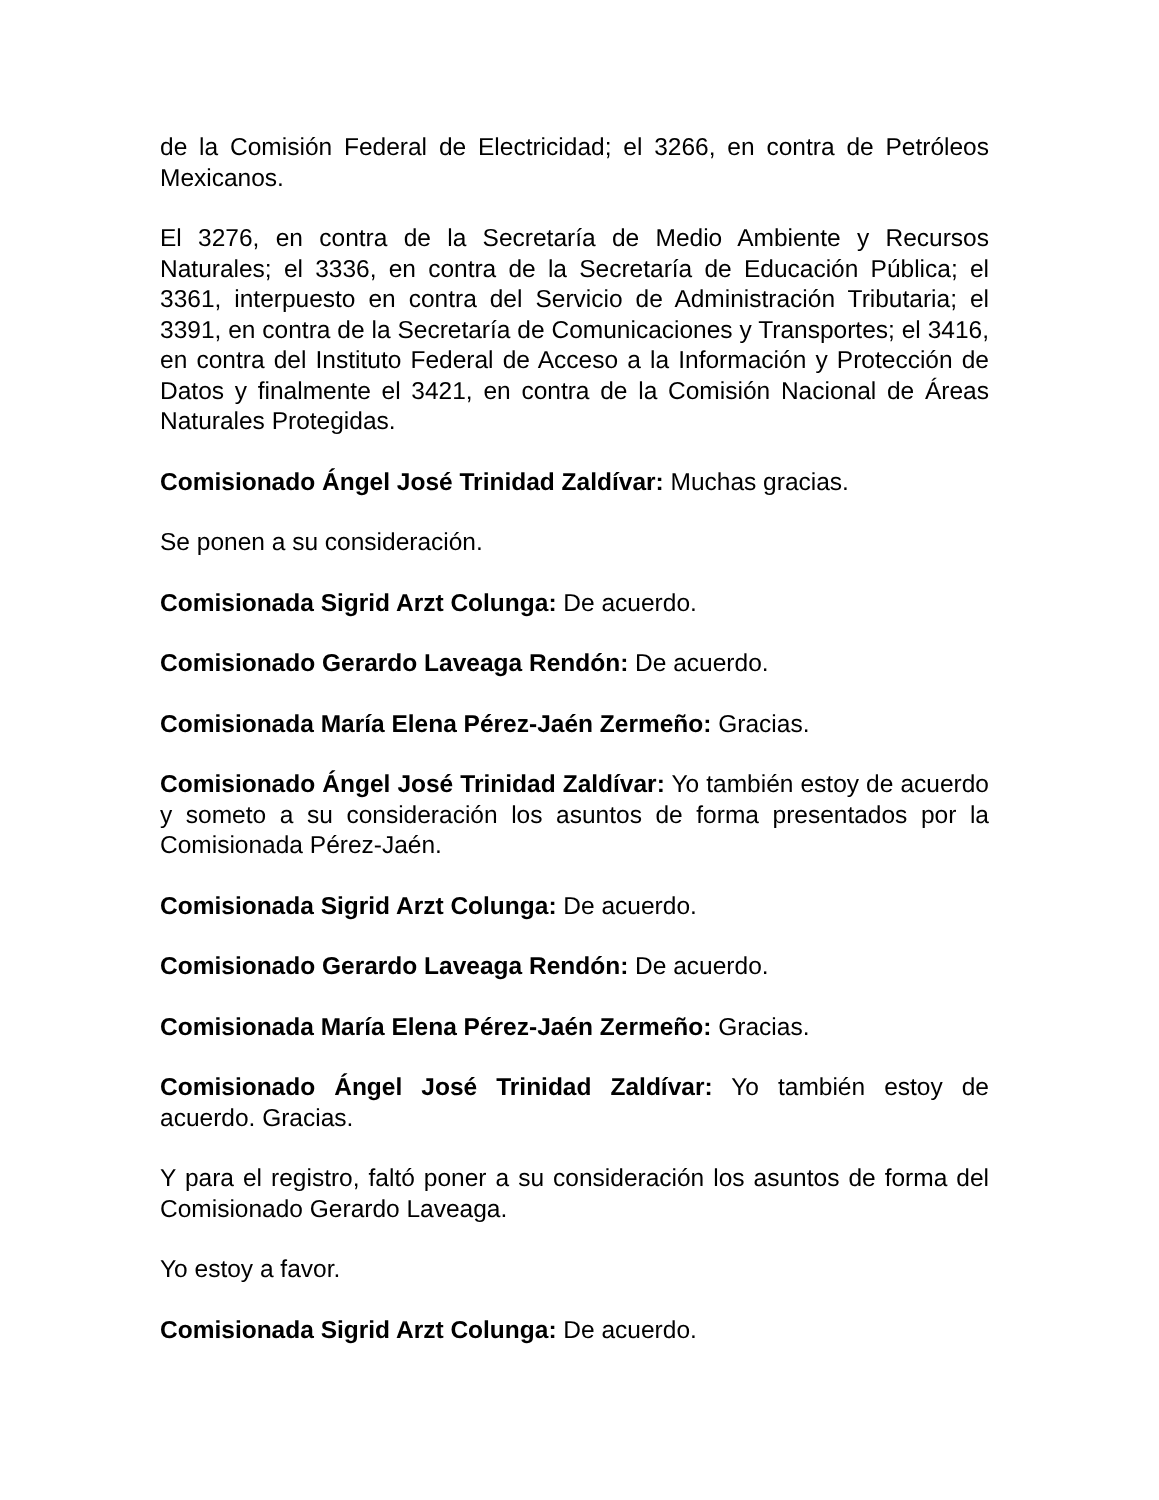de la Comisión Federal de Electricidad; el 3266, en contra de Petróleos Mexicanos.
El 3276, en contra de la Secretaría de Medio Ambiente y Recursos Naturales; el 3336, en contra de la Secretaría de Educación Pública; el 3361, interpuesto en contra del Servicio de Administración Tributaria; el 3391, en contra de la Secretaría de Comunicaciones y Transportes; el 3416, en contra del Instituto Federal de Acceso a la Información y Protección de Datos y finalmente el 3421, en contra de la Comisión Nacional de Áreas Naturales Protegidas.
Comisionado Ángel José Trinidad Zaldívar: Muchas gracias.
Se ponen a su consideración.
Comisionada Sigrid Arzt Colunga: De acuerdo.
Comisionado Gerardo Laveaga Rendón: De acuerdo.
Comisionada María Elena Pérez-Jaén Zermeño: Gracias.
Comisionado Ángel José Trinidad Zaldívar: Yo también estoy de acuerdo y someto a su consideración los asuntos de forma presentados por la Comisionada Pérez-Jaén.
Comisionada Sigrid Arzt Colunga: De acuerdo.
Comisionado Gerardo Laveaga Rendón: De acuerdo.
Comisionada María Elena Pérez-Jaén Zermeño: Gracias.
Comisionado Ángel José Trinidad Zaldívar: Yo también estoy de acuerdo. Gracias.
Y para el registro, faltó poner a su consideración los asuntos de forma del Comisionado Gerardo Laveaga.
Yo estoy a favor.
Comisionada Sigrid Arzt Colunga: De acuerdo.